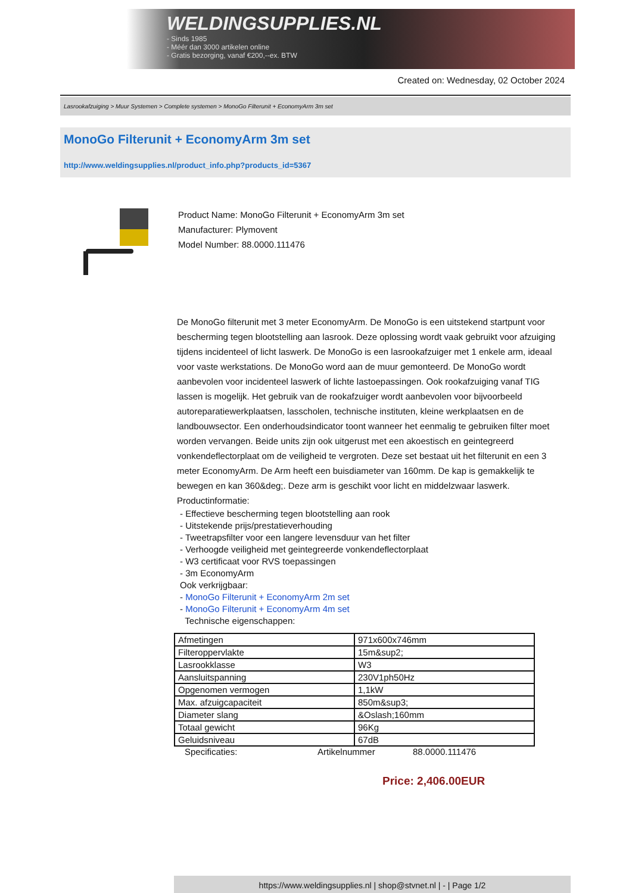WELDINGSUPPLIES.NL
- Sinds 1985
- Méér dan 3000 artikelen online
- Gratis bezorging, vanaf €200,--ex. BTW
Created on: Wednesday, 02 October 2024
Lasrookafzuiging > Muur Systemen > Complete systemen > MonoGo Filterunit + EconomyArm 3m set
MonoGo Filterunit + EconomyArm 3m set
http://www.weldingsupplies.nl/product_info.php?products_id=5367
Product Name: MonoGo Filterunit + EconomyArm 3m set
Manufacturer: Plymovent
Model Number: 88.0000.111476
De MonoGo filterunit met 3 meter EconomyArm. De MonoGo is een uitstekend startpunt voor bescherming tegen blootstelling aan lasrook. Deze oplossing wordt vaak gebruikt voor afzuiging tijdens incidenteel of licht laswerk. De MonoGo is een lasrookafzuiger met 1 enkele arm, ideaal voor vaste werkstations. De MonoGo word aan de muur gemonteerd. De MonoGo wordt aanbevolen voor incidenteel laswerk of lichte lastoepassingen. Ook rookafzuiging vanaf TIG lassen is mogelijk. Het gebruik van de rookafzuiger wordt aanbevolen voor bijvoorbeeld autoreparatiewerkplaatsen, lasscholen, technische instituten, kleine werkplaatsen en de landbouwsector. Een onderhoudsindicator toont wanneer het eenmalig te gebruiken filter moet worden vervangen. Beide units zijn ook uitgerust met een akoestisch en geintegreerd vonkendeflectorplaat om de veiligheid te vergroten. Deze set bestaat uit het filterunit en een 3 meter EconomyArm. De Arm heeft een buisdiameter van 160mm. De kap is gemakkelijk te bewegen en kan 360&deg;. Deze arm is geschikt voor licht en middelzwaar laswerk. Productinformatie:
- Effectieve bescherming tegen blootstelling aan rook
- Uitstekende prijs/prestatieverhouding
- Tweetrapsfilter voor een langere levensduur van het filter
- Verhoogde veiligheid met geintegreerde vonkendeflectorplaat
- W3 certificaat voor RVS toepassingen
- 3m EconomyArm
Ook verkrijgbaar:
- MonoGo Filterunit + EconomyArm 2m set
- MonoGo Filterunit + EconomyArm 4m set
Technische eigenschappen:
| Afmetingen | 971x600x746mm |
| Filteroppervlakte | 15m&sup2; |
| Lasrookklasse | W3 |
| Aansluitspanning | 230V1ph50Hz |
| Opgenomen vermogen | 1,1kW |
| Max. afzuigcapaciteit | 850m&sup3; |
| Diameter slang | &Oslash;160mm |
| Totaal gewicht | 96Kg |
| Geluidsniveau | 67dB |
Specificaties: Artikelnummer 88.0000.111476
Price: 2,406.00EUR
https://www.weldingsupplies.nl | shop@stvnet.nl | - | Page 1/2